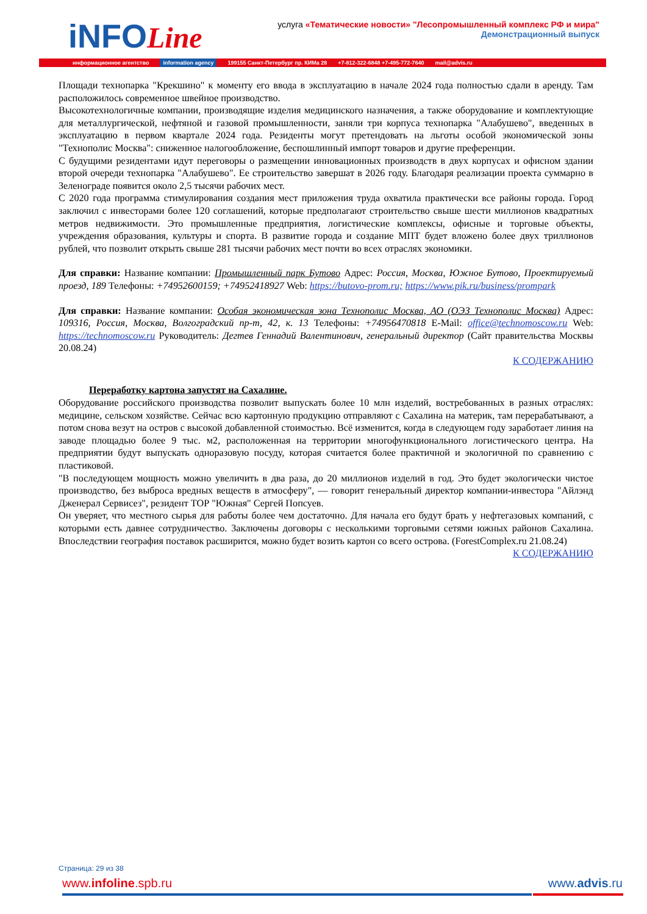iNFOLine
услуга «Тематические новости» "Лесопромышленный комплекс РФ и мира"
Демонстрационный выпуск
информационное агентство information agency 199155 Санкт-Петербург пр. КИМа 28 +7-812-322-6848 +7-495-772-7640 mail@advis.ru
Площади технопарка "Крекшино" к моменту его ввода в эксплуатацию в начале 2024 года полностью сдали в аренду. Там расположилось современное швейное производство.
Высокотехнологичные компании, производящие изделия медицинского назначения, а также оборудование и комплектующие для металлургической, нефтяной и газовой промышленности, заняли три корпуса технопарка "Алабушево", введенных в эксплуатацию в первом квартале 2024 года. Резиденты могут претендовать на льготы особой экономической зоны "Технополис Москва": сниженное налогообложение, беспошлинный импорт товаров и другие преференции.
С будущими резидентами идут переговоры о размещении инновационных производств в двух корпусах и офисном здании второй очереди технопарка "Алабушево". Ее строительство завершат в 2026 году. Благодаря реализации проекта суммарно в Зеленограде появится около 2,5 тысячи рабочих мест.
С 2020 года программа стимулирования создания мест приложения труда охватила практически все районы города. Город заключил с инвесторами более 120 соглашений, которые предполагают строительство свыше шести миллионов квадратных метров недвижимости. Это промышленные предприятия, логистические комплексы, офисные и торговые объекты, учреждения образования, культуры и спорта. В развитие города и создание МПТ будет вложено более двух триллионов рублей, что позволит открыть свыше 281 тысячи рабочих мест почти во всех отраслях экономики.
Для справки: Название компании: Промышленный парк Бутово Адрес: Россия, Москва, Южное Бутово, Проектируемый проезд, 189 Телефоны: +74952600159; +74952418927 Web: https://butovo-prom.ru; https://www.pik.ru/business/prompark
Для справки: Название компании: Особая экономическая зона Технополис Москва, АО (ОЭЗ Технополис Москва) Адрес: 109316, Россия, Москва, Волгоградский пр-т, 42, к. 13 Телефоны: +74956470818 E-Mail: office@technomoscow.ru Web: https://technomoscow.ru Руководитель: Дегтев Геннадий Валентинович, генеральный директор (Сайт правительства Москвы 20.08.24)
К СОДЕРЖАНИЮ
Переработку картона запустят на Сахалине.
Оборудование российского производства позволит выпускать более 10 млн изделий, востребованных в разных отраслях: медицине, сельском хозяйстве. Сейчас всю картонную продукцию отправляют с Сахалина на материк, там перерабатывают, а потом снова везут на остров с высокой добавленной стоимостью. Всё изменится, когда в следующем году заработает линия на заводе площадью более 9 тыс. м2, расположенная на территории многофункционального логистического центра. На предприятии будут выпускать одноразовую посуду, которая считается более практичной и экологичной по сравнению с пластиковой.
"В последующем мощность можно увеличить в два раза, до 20 миллионов изделий в год. Это будет экологически чистое производство, без выброса вредных веществ в атмосферу", — говорит генеральный директор компании-инвестора "Айлэнд Дженерал Сервисез", резидент ТОР "Южная" Сергей Попсуев.
Он уверяет, что местного сырья для работы более чем достаточно. Для начала его будут брать у нефтегазовых компаний, с которыми есть давнее сотрудничество. Заключены договоры с несколькими торговыми сетями южных районов Сахалина. Впоследствии география поставок расширится, можно будет возить картон со всего острова. (ForestComplex.ru 21.08.24)
К СОДЕРЖАНИЮ
Страница: 29 из 38
www.infoline.spb.ru www.advis.ru